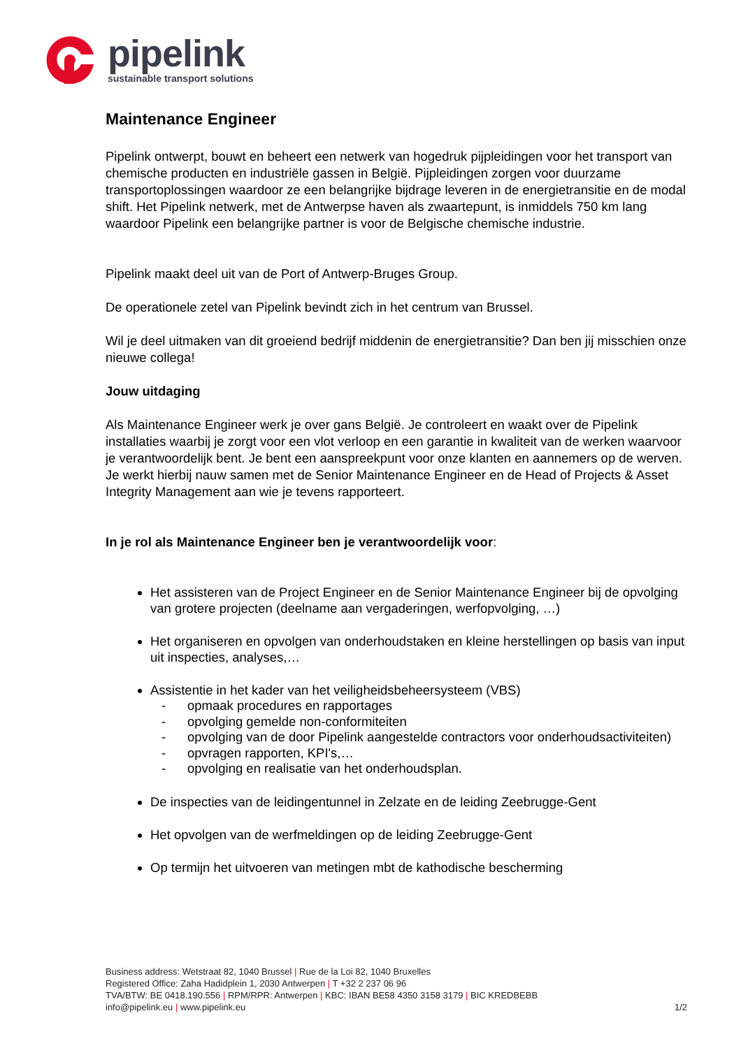pipelink
sustainable transport solutions
Maintenance Engineer
Pipelink ontwerpt, bouwt en beheert een netwerk van hogedruk pijpleidingen voor het transport van chemische producten en industriële gassen in België. Pijpleidingen zorgen voor duurzame transportoplossingen waardoor ze een belangrijke bijdrage leveren in de energietransitie en de modal shift. Het Pipelink netwerk, met de Antwerpse haven als zwaartepunt, is inmiddels 750 km lang waardoor Pipelink een belangrijke partner is voor de Belgische chemische industrie.
Pipelink maakt deel uit van de Port of Antwerp-Bruges Group.
De operationele zetel van Pipelink bevindt zich in het centrum van Brussel.
Wil je deel uitmaken van dit groeiend bedrijf middenin de energietransitie? Dan ben jij misschien onze nieuwe collega!
Jouw uitdaging
Als Maintenance Engineer werk je over gans België. Je controleert en waakt over de Pipelink installaties waarbij je zorgt voor een vlot verloop en een garantie in kwaliteit van de werken waarvoor je verantwoordelijk bent. Je bent een aanspreekpunt voor onze klanten en aannemers op de werven. Je werkt hierbij nauw samen met de Senior Maintenance Engineer en de Head of Projects & Asset Integrity Management aan wie je tevens rapporteert.
In je rol als Maintenance Engineer ben je verantwoordelijk voor:
Het assisteren van de Project Engineer en de Senior Maintenance Engineer bij de opvolging van grotere projecten (deelname aan vergaderingen, werfopvolging, …)
Het organiseren en opvolgen van onderhoudstaken en kleine herstellingen op basis van input uit inspecties, analyses,…
Assistentie in het kader van het veiligheidsbeheersysteem (VBS)
- opmaak procedures en rapportages
- opvolging gemelde non-conformiteiten
- opvolging van de door Pipelink aangestelde contractors voor onderhoudsactiviteiten)
- opvragen rapporten, KPI's,…
- opvolging en realisatie van het onderhoudsplan.
De inspecties van de leidingentunnel in Zelzate en de leiding Zeebrugge-Gent
Het opvolgen van de werfmeldingen op de leiding Zeebrugge-Gent
Op termijn het uitvoeren van metingen mbt de kathodische bescherming
Business address: Wetstraat 82, 1040 Brussel | Rue de la Loi 82, 1040 Bruxelles
Registered Office: Zaha Hadidplein 1, 2030 Antwerpen | T +32 2 237 06 96
TVA/BTW: BE 0418.190.556 | RPM/RPR: Antwerpen | KBC: IBAN BE58 4350 3158 3179 | BIC KREDBEBB
info@pipelink.eu | www.pipelink.eu
1/2